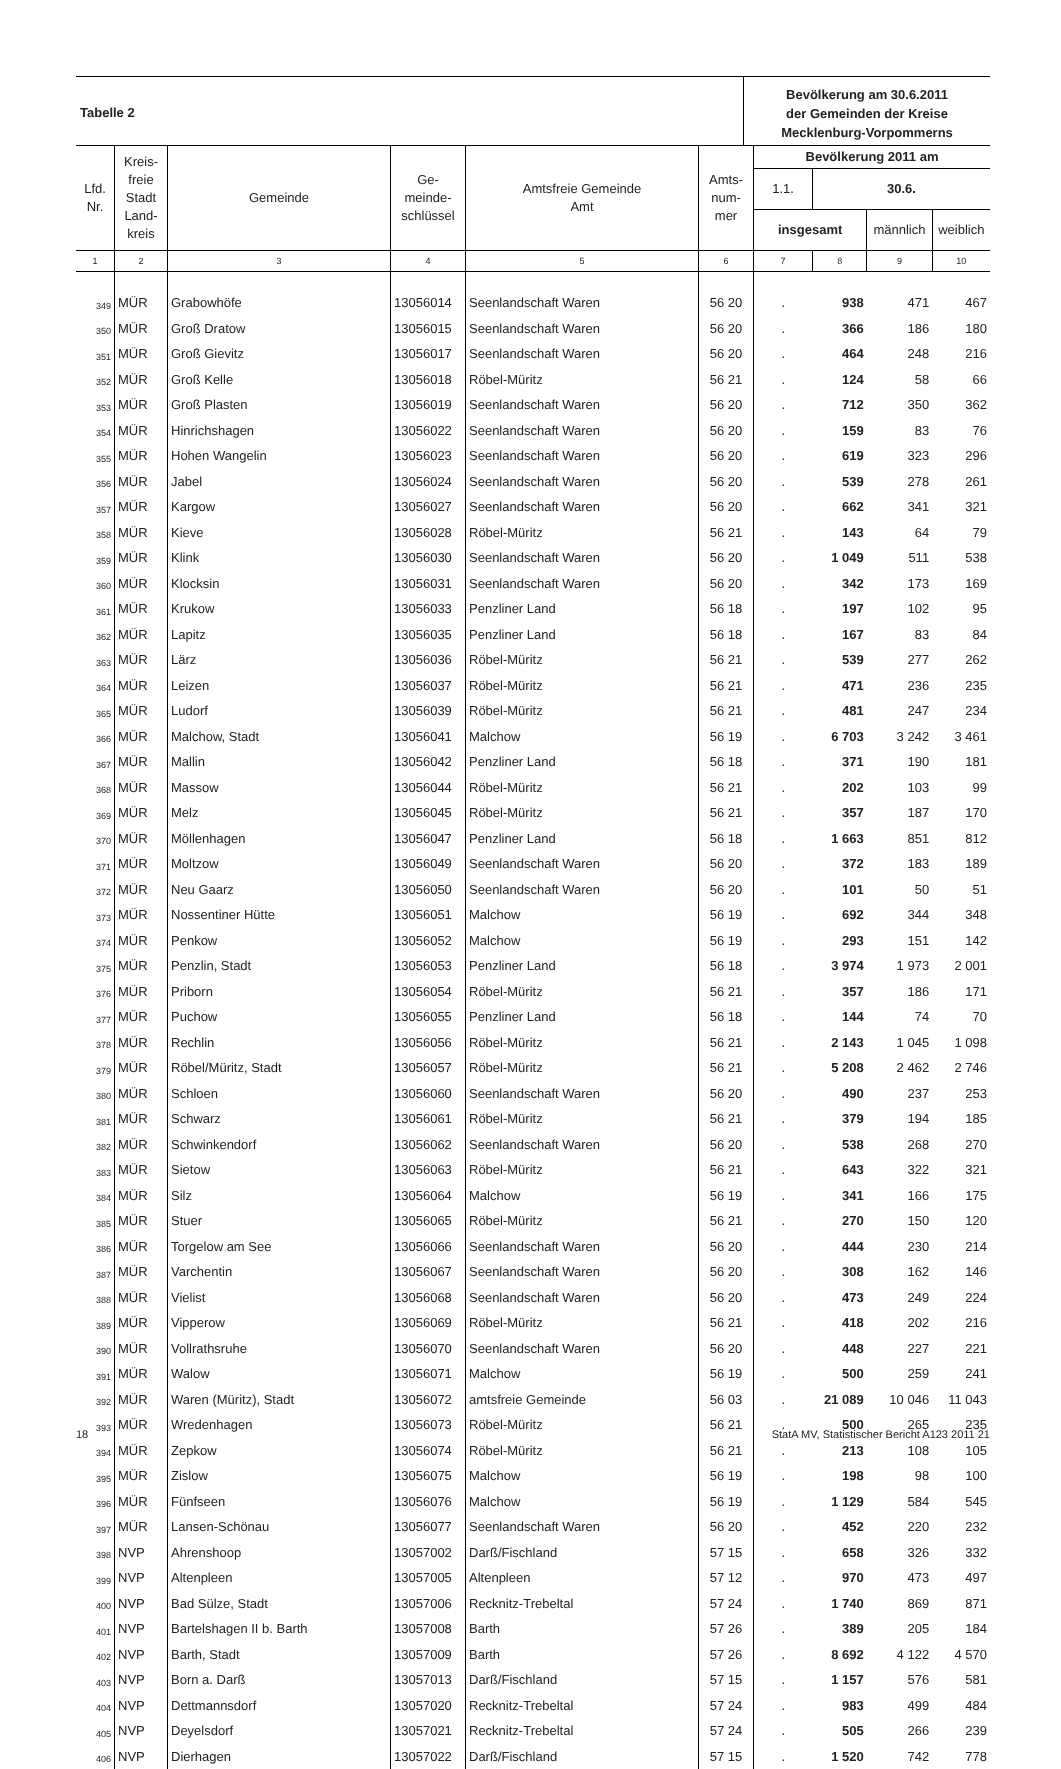Tabelle 2
Bevölkerung am 30.6.2011
der Gemeinden der Kreise
Mecklenburg-Vorpommerns
| Lfd. Nr. | Kreis- freie Stadt Land- kreis | Gemeinde | Ge- meinde- schlüssel | Amtsfreie Gemeinde Amt | Amts- num- mer | Bevölkerung 2011 am | | | |
| --- | --- | --- | --- | --- | --- | --- | --- | --- | --- |
| | | | | | | 1.1. | 30.6. | | |
| | | | | | | insgesamt | | männlich | weiblich |
| 1 | 2 | 3 | 4 | 5 | 6 | 7 | 8 | 9 | 10 |
| 349 | MÜR | Grabowhöfe | 13056014 | Seenlandschaft Waren | 56 20 | . | 938 | 471 | 467 |
| 350 | MÜR | Groß Dratow | 13056015 | Seenlandschaft Waren | 56 20 | . | 366 | 186 | 180 |
| 351 | MÜR | Groß Gievitz | 13056017 | Seenlandschaft Waren | 56 20 | . | 464 | 248 | 216 |
| 352 | MÜR | Groß Kelle | 13056018 | Röbel-Müritz | 56 21 | . | 124 | 58 | 66 |
| 353 | MÜR | Groß Plasten | 13056019 | Seenlandschaft Waren | 56 20 | . | 712 | 350 | 362 |
| 354 | MÜR | Hinrichshagen | 13056022 | Seenlandschaft Waren | 56 20 | . | 159 | 83 | 76 |
| 355 | MÜR | Hohen Wangelin | 13056023 | Seenlandschaft Waren | 56 20 | . | 619 | 323 | 296 |
| 356 | MÜR | Jabel | 13056024 | Seenlandschaft Waren | 56 20 | . | 539 | 278 | 261 |
| 357 | MÜR | Kargow | 13056027 | Seenlandschaft Waren | 56 20 | . | 662 | 341 | 321 |
| 358 | MÜR | Kieve | 13056028 | Röbel-Müritz | 56 21 | . | 143 | 64 | 79 |
| 359 | MÜR | Klink | 13056030 | Seenlandschaft Waren | 56 20 | . | 1 049 | 511 | 538 |
| 360 | MÜR | Klocksin | 13056031 | Seenlandschaft Waren | 56 20 | . | 342 | 173 | 169 |
| 361 | MÜR | Krukow | 13056033 | Penzliner Land | 56 18 | . | 197 | 102 | 95 |
| 362 | MÜR | Lapitz | 13056035 | Penzliner Land | 56 18 | . | 167 | 83 | 84 |
| 363 | MÜR | Lärz | 13056036 | Röbel-Müritz | 56 21 | . | 539 | 277 | 262 |
| 364 | MÜR | Leizen | 13056037 | Röbel-Müritz | 56 21 | . | 471 | 236 | 235 |
| 365 | MÜR | Ludorf | 13056039 | Röbel-Müritz | 56 21 | . | 481 | 247 | 234 |
| 366 | MÜR | Malchow, Stadt | 13056041 | Malchow | 56 19 | . | 6 703 | 3 242 | 3 461 |
| 367 | MÜR | Mallin | 13056042 | Penzliner Land | 56 18 | . | 371 | 190 | 181 |
| 368 | MÜR | Massow | 13056044 | Röbel-Müritz | 56 21 | . | 202 | 103 | 99 |
| 369 | MÜR | Melz | 13056045 | Röbel-Müritz | 56 21 | . | 357 | 187 | 170 |
| 370 | MÜR | Möllenhagen | 13056047 | Penzliner Land | 56 18 | . | 1 663 | 851 | 812 |
| 371 | MÜR | Moltzow | 13056049 | Seenlandschaft Waren | 56 20 | . | 372 | 183 | 189 |
| 372 | MÜR | Neu Gaarz | 13056050 | Seenlandschaft Waren | 56 20 | . | 101 | 50 | 51 |
| 373 | MÜR | Nossentiner Hütte | 13056051 | Malchow | 56 19 | . | 692 | 344 | 348 |
| 374 | MÜR | Penkow | 13056052 | Malchow | 56 19 | . | 293 | 151 | 142 |
| 375 | MÜR | Penzlin, Stadt | 13056053 | Penzliner Land | 56 18 | . | 3 974 | 1 973 | 2 001 |
| 376 | MÜR | Priborn | 13056054 | Röbel-Müritz | 56 21 | . | 357 | 186 | 171 |
| 377 | MÜR | Puchow | 13056055 | Penzliner Land | 56 18 | . | 144 | 74 | 70 |
| 378 | MÜR | Rechlin | 13056056 | Röbel-Müritz | 56 21 | . | 2 143 | 1 045 | 1 098 |
| 379 | MÜR | Röbel/Müritz, Stadt | 13056057 | Röbel-Müritz | 56 21 | . | 5 208 | 2 462 | 2 746 |
| 380 | MÜR | Schloen | 13056060 | Seenlandschaft Waren | 56 20 | . | 490 | 237 | 253 |
| 381 | MÜR | Schwarz | 13056061 | Röbel-Müritz | 56 21 | . | 379 | 194 | 185 |
| 382 | MÜR | Schwinkendorf | 13056062 | Seenlandschaft Waren | 56 20 | . | 538 | 268 | 270 |
| 383 | MÜR | Sietow | 13056063 | Röbel-Müritz | 56 21 | . | 643 | 322 | 321 |
| 384 | MÜR | Silz | 13056064 | Malchow | 56 19 | . | 341 | 166 | 175 |
| 385 | MÜR | Stuer | 13056065 | Röbel-Müritz | 56 21 | . | 270 | 150 | 120 |
| 386 | MÜR | Torgelow am See | 13056066 | Seenlandschaft Waren | 56 20 | . | 444 | 230 | 214 |
| 387 | MÜR | Varchentin | 13056067 | Seenlandschaft Waren | 56 20 | . | 308 | 162 | 146 |
| 388 | MÜR | Vielist | 13056068 | Seenlandschaft Waren | 56 20 | . | 473 | 249 | 224 |
| 389 | MÜR | Vipperow | 13056069 | Röbel-Müritz | 56 21 | . | 418 | 202 | 216 |
| 390 | MÜR | Vollrathsruhe | 13056070 | Seenlandschaft Waren | 56 20 | . | 448 | 227 | 221 |
| 391 | MÜR | Walow | 13056071 | Malchow | 56 19 | . | 500 | 259 | 241 |
| 392 | MÜR | Waren (Müritz), Stadt | 13056072 | amtsfreie Gemeinde | 56 03 | . | 21 089 | 10 046 | 11 043 |
| 393 | MÜR | Wredenhagen | 13056073 | Röbel-Müritz | 56 21 | . | 500 | 265 | 235 |
| 394 | MÜR | Zepkow | 13056074 | Röbel-Müritz | 56 21 | . | 213 | 108 | 105 |
| 395 | MÜR | Zislow | 13056075 | Malchow | 56 19 | . | 198 | 98 | 100 |
| 396 | MÜR | Fünfseen | 13056076 | Malchow | 56 19 | . | 1 129 | 584 | 545 |
| 397 | MÜR | Lansen-Schönau | 13056077 | Seenlandschaft Waren | 56 20 | . | 452 | 220 | 232 |
| 398 | NVP | Ahrenshoop | 13057002 | Darß/Fischland | 57 15 | . | 658 | 326 | 332 |
| 399 | NVP | Altenpleen | 13057005 | Altenpleen | 57 12 | . | 970 | 473 | 497 |
| 400 | NVP | Bad Sülze, Stadt | 13057006 | Recknitz-Trebeltal | 57 24 | . | 1 740 | 869 | 871 |
| 401 | NVP | Bartelshagen II b. Barth | 13057008 | Barth | 57 26 | . | 389 | 205 | 184 |
| 402 | NVP | Barth, Stadt | 13057009 | Barth | 57 26 | . | 8 692 | 4 122 | 4 570 |
| 403 | NVP | Born a. Darß | 13057013 | Darß/Fischland | 57 15 | . | 1 157 | 576 | 581 |
| 404 | NVP | Dettmannsdorf | 13057020 | Recknitz-Trebeltal | 57 24 | . | 983 | 499 | 484 |
| 405 | NVP | Deyelsdorf | 13057021 | Recknitz-Trebeltal | 57 24 | . | 505 | 266 | 239 |
| 406 | NVP | Dierhagen | 13057022 | Darß/Fischland | 57 15 | . | 1 520 | 742 | 778 |
18 StatA MV, Statistischer Bericht A123 2011 21